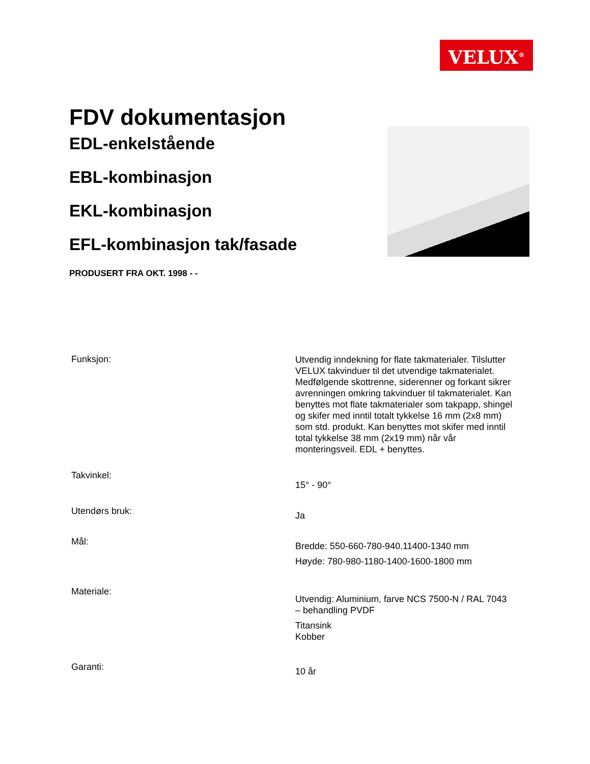VELUX<sup>®</sup>
FDV dokumentasjon
EDL-enkelstående
EBL-kombinasjon
EKL-kombinasjon
EFL-kombinasjon tak/fasade
PRODUSERT FRA OKT. 1998 - -
| Funksjon: | Utvendig inndekning for flate takmaterialer. Tilslutter VELUX takvinduer til det utvendige takmaterialet. Medfølgende skottrenne, siderenner og forkant sikrer avrenningen omkring takvinduer til takmaterialet. Kan benyttes mot flate takmaterialer som takpapp, shingel og skifer med inntil totalt tykkelse 16 mm (2x8 mm) som std. produkt. Kan benyttes mot skifer med inntil total tykkelse 38 mm (2x19 mm) når vår monteringsveil. EDL + benyttes. |
| Takvinkel: | 15° - 90° |
| Utendørs bruk: | Ja |
| Mål: | Bredde: 550-660-780-940.11400-1340 mm Høyde: 780-980-1180-1400-1600-1800 mm |
| Materiale: | Utvendig: Aluminium, farve NCS 7500-N / RAL 7043 – behandling PVDF Titansink Kobber |
| Garanti: | 10 år |